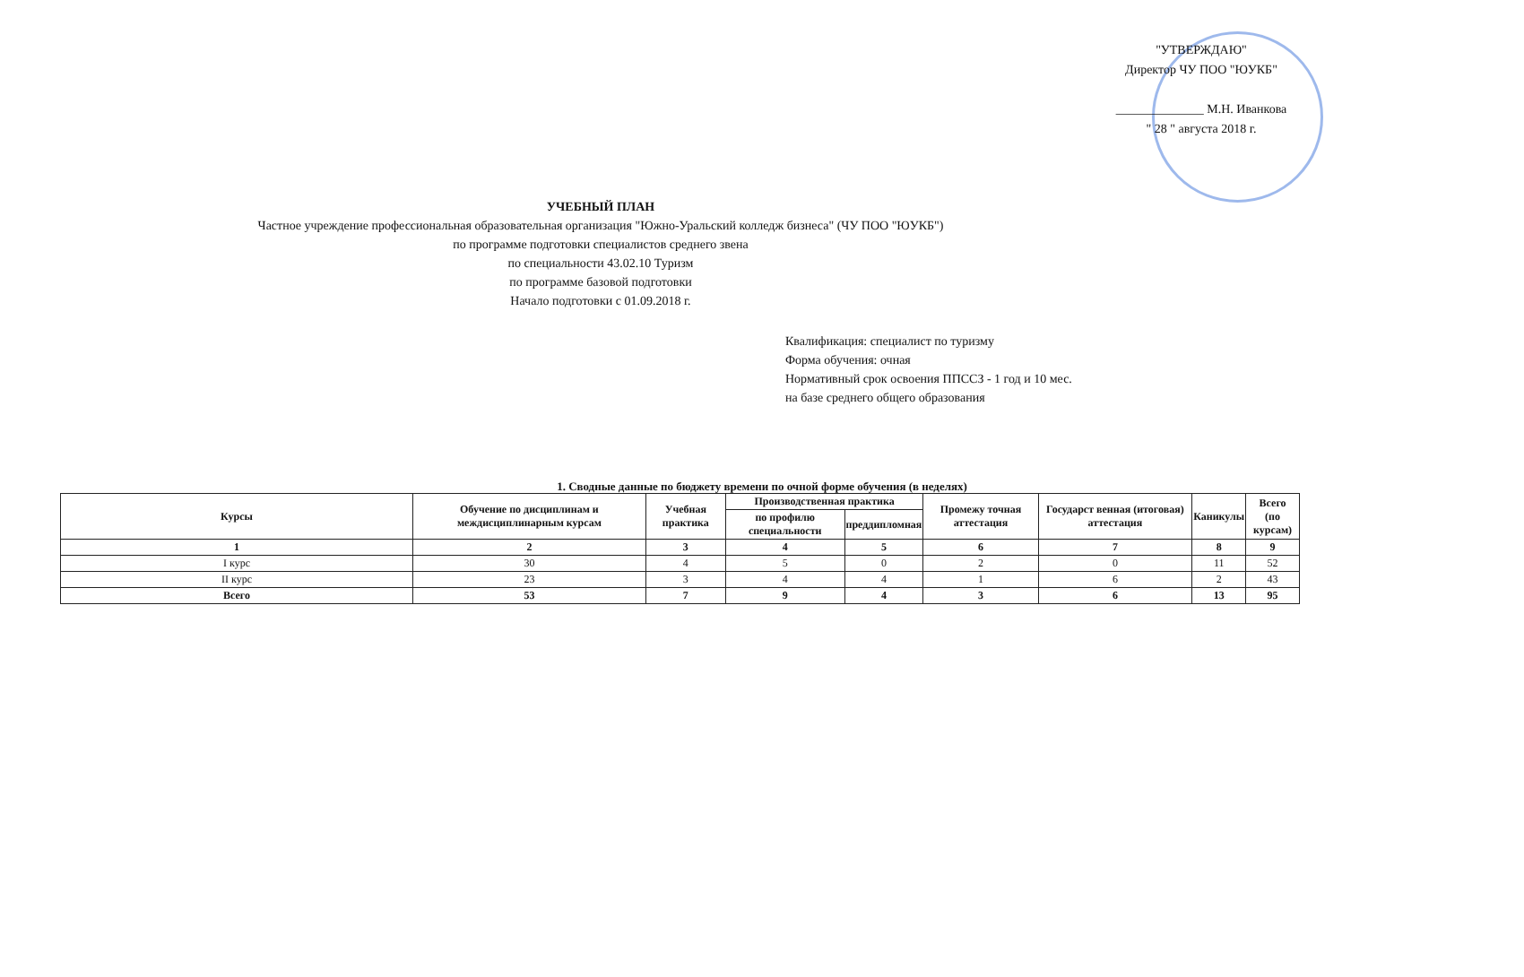"УТВЕРЖДАЮ"
Директор ЧУ ПОО "ЮУКБ"
______________ М.Н. Иванкова
" 28 " августа 2018 г.
УЧЕБНЫЙ ПЛАН
Частное учреждение профессиональная образовательная организация "Южно-Уральский колледж бизнеса" (ЧУ ПОО "ЮУКБ")
по программе подготовки специалистов среднего звена
по специальности 43.02.10 Туризм
по программе базовой подготовки
Начало подготовки с 01.09.2018 г.
Квалификация: специалист по туризму
Форма обучения: очная
Нормативный срок освоения ППССЗ - 1 год и 10 мес.
на базе среднего общего образования
1. Сводные данные по бюджету времени по очной форме обучения (в неделях)
| Курсы | Обучение по дисциплинам и междисциплинарным курсам | Учебная практика | Производственная практика | | Промежу точная аттестация | Государст венная (итоговая) аттестация | Каникулы | Всего (по курсам) |
| --- | --- | --- | --- | --- | --- | --- | --- | --- |
| | | | по профилю специальности | преддипломная | | | | |
| 1 | 2 | 3 | 4 | 5 | 6 | 7 | 8 | 9 |
| I курс | 30 | 4 | 5 | 0 | 2 | 0 | 11 | 52 |
| II курс | 23 | 3 | 4 | 4 | 1 | 6 | 2 | 43 |
| Всего | 53 | 7 | 9 | 4 | 3 | 6 | 13 | 95 |